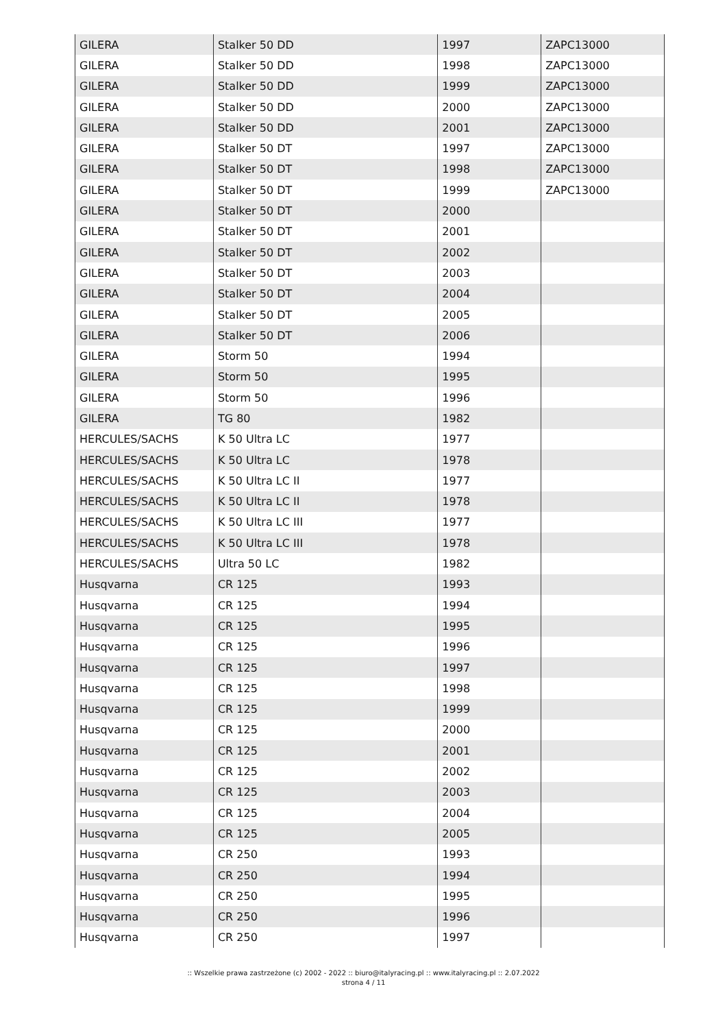| GILERA | Stalker 50 DD | 1997 | ZAPC13000 |
| GILERA | Stalker 50 DD | 1998 | ZAPC13000 |
| GILERA | Stalker 50 DD | 1999 | ZAPC13000 |
| GILERA | Stalker 50 DD | 2000 | ZAPC13000 |
| GILERA | Stalker 50 DD | 2001 | ZAPC13000 |
| GILERA | Stalker 50 DT | 1997 | ZAPC13000 |
| GILERA | Stalker 50 DT | 1998 | ZAPC13000 |
| GILERA | Stalker 50 DT | 1999 | ZAPC13000 |
| GILERA | Stalker 50 DT | 2000 | |
| GILERA | Stalker 50 DT | 2001 | |
| GILERA | Stalker 50 DT | 2002 | |
| GILERA | Stalker 50 DT | 2003 | |
| GILERA | Stalker 50 DT | 2004 | |
| GILERA | Stalker 50 DT | 2005 | |
| GILERA | Stalker 50 DT | 2006 | |
| GILERA | Storm 50 | 1994 | |
| GILERA | Storm 50 | 1995 | |
| GILERA | Storm 50 | 1996 | |
| GILERA | TG 80 | 1982 | |
| HERCULES/SACHS | K 50 Ultra LC | 1977 | |
| HERCULES/SACHS | K 50 Ultra LC | 1978 | |
| HERCULES/SACHS | K 50 Ultra LC II | 1977 | |
| HERCULES/SACHS | K 50 Ultra LC II | 1978 | |
| HERCULES/SACHS | K 50 Ultra LC III | 1977 | |
| HERCULES/SACHS | K 50 Ultra LC III | 1978 | |
| HERCULES/SACHS | Ultra 50 LC | 1982 | |
| Husqvarna | CR 125 | 1993 | |
| Husqvarna | CR 125 | 1994 | |
| Husqvarna | CR 125 | 1995 | |
| Husqvarna | CR 125 | 1996 | |
| Husqvarna | CR 125 | 1997 | |
| Husqvarna | CR 125 | 1998 | |
| Husqvarna | CR 125 | 1999 | |
| Husqvarna | CR 125 | 2000 | |
| Husqvarna | CR 125 | 2001 | |
| Husqvarna | CR 125 | 2002 | |
| Husqvarna | CR 125 | 2003 | |
| Husqvarna | CR 125 | 2004 | |
| Husqvarna | CR 125 | 2005 | |
| Husqvarna | CR 250 | 1993 | |
| Husqvarna | CR 250 | 1994 | |
| Husqvarna | CR 250 | 1995 | |
| Husqvarna | CR 250 | 1996 | |
| Husqvarna | CR 250 | 1997 | |
:: Wszelkie prawa zastrzeżone (c) 2002 - 2022 :: biuro@italyracing.pl :: www.italyracing.pl :: 2.07.2022
strona 4 / 11